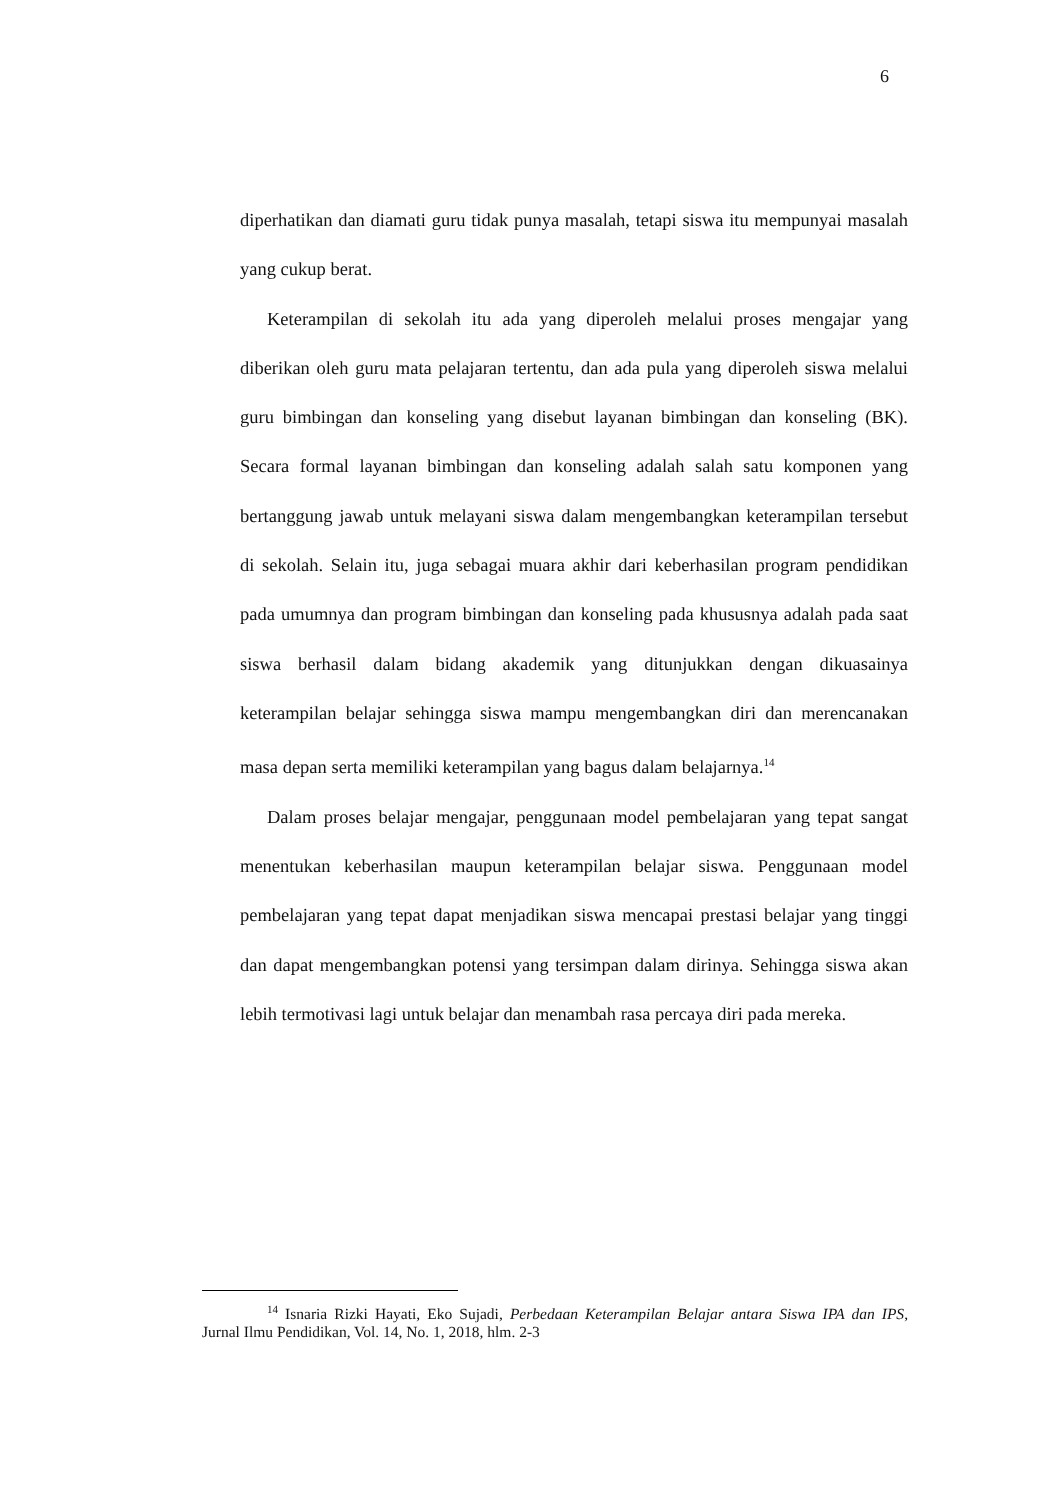6
diperhatikan dan diamati guru tidak punya masalah, tetapi siswa itu mempunyai masalah yang cukup berat.
Keterampilan di sekolah itu ada yang diperoleh melalui proses mengajar yang diberikan oleh guru mata pelajaran tertentu, dan ada pula yang diperoleh siswa melalui guru bimbingan dan konseling yang disebut layanan bimbingan dan konseling (BK). Secara formal layanan bimbingan dan konseling adalah salah satu komponen yang bertanggung jawab untuk melayani siswa dalam mengembangkan keterampilan tersebut di sekolah. Selain itu, juga sebagai muara akhir dari keberhasilan program pendidikan pada umumnya dan program bimbingan dan konseling pada khususnya adalah pada saat siswa berhasil dalam bidang akademik yang ditunjukkan dengan dikuasainya keterampilan belajar sehingga siswa mampu mengembangkan diri dan merencanakan masa depan serta memiliki keterampilan yang bagus dalam belajarnya.<sup>14</sup>
Dalam proses belajar mengajar, penggunaan model pembelajaran yang tepat sangat menentukan keberhasilan maupun keterampilan belajar siswa. Penggunaan model pembelajaran yang tepat dapat menjadikan siswa mencapai prestasi belajar yang tinggi dan dapat mengembangkan potensi yang tersimpan dalam dirinya. Sehingga siswa akan lebih termotivasi lagi untuk belajar dan menambah rasa percaya diri pada mereka.
<sup>14</sup> Isnaria Rizki Hayati, Eko Sujadi, Perbedaan Keterampilan Belajar antara Siswa IPA dan IPS, Jurnal Ilmu Pendidikan, Vol. 14, No. 1, 2018, hlm. 2-3